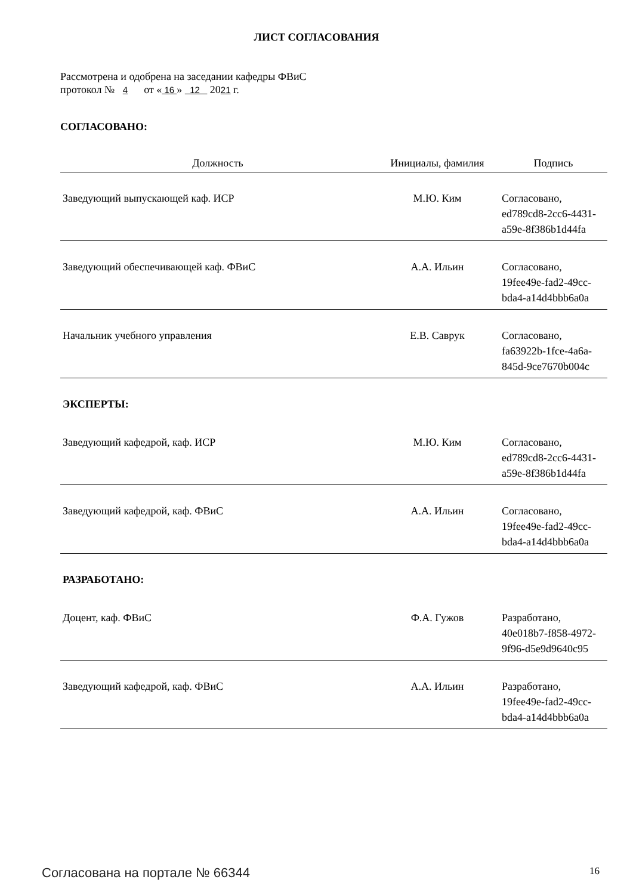ЛИСТ СОГЛАСОВАНИЯ
Рассмотрена и одобрена на заседании кафедры ФВиС
протокол № 4 от « 16 » 12 2021 г.
СОГЛАСОВАНО:
| Должность | Инициалы, фамилия | Подпись |
| --- | --- | --- |
| Заведующий выпускающей каф. ИСР | М.Ю. Ким | Согласовано, ed789cd8-2cc6-4431- a59e-8f386b1d44fa |
| Заведующий обеспечивающей каф. ФВиС | А.А. Ильин | Согласовано, 19fee49e-fad2-49cc- bda4-a14d4bbb6a0a |
| Начальник учебного управления | Е.В. Саврук | Согласовано, fa63922b-1fce-4a6a- 845d-9ce7670b004c |
| ЭКСПЕРТЫ: | | |
| Заведующий кафедрой, каф. ИСР | М.Ю. Ким | Согласовано, ed789cd8-2cc6-4431- a59e-8f386b1d44fa |
| Заведующий кафедрой, каф. ФВиС | А.А. Ильин | Согласовано, 19fee49e-fad2-49cc- bda4-a14d4bbb6a0a |
| РАЗРАБОТАНО: | | |
| Доцент, каф. ФВиС | Ф.А. Гужов | Разработано, 40e018b7-f858-4972- 9f96-d5e9d9640c95 |
| Заведующий кафедрой, каф. ФВиС | А.А. Ильин | Разработано, 19fee49e-fad2-49cc- bda4-a14d4bbb6a0a |
Согласована на портале № 66344 16